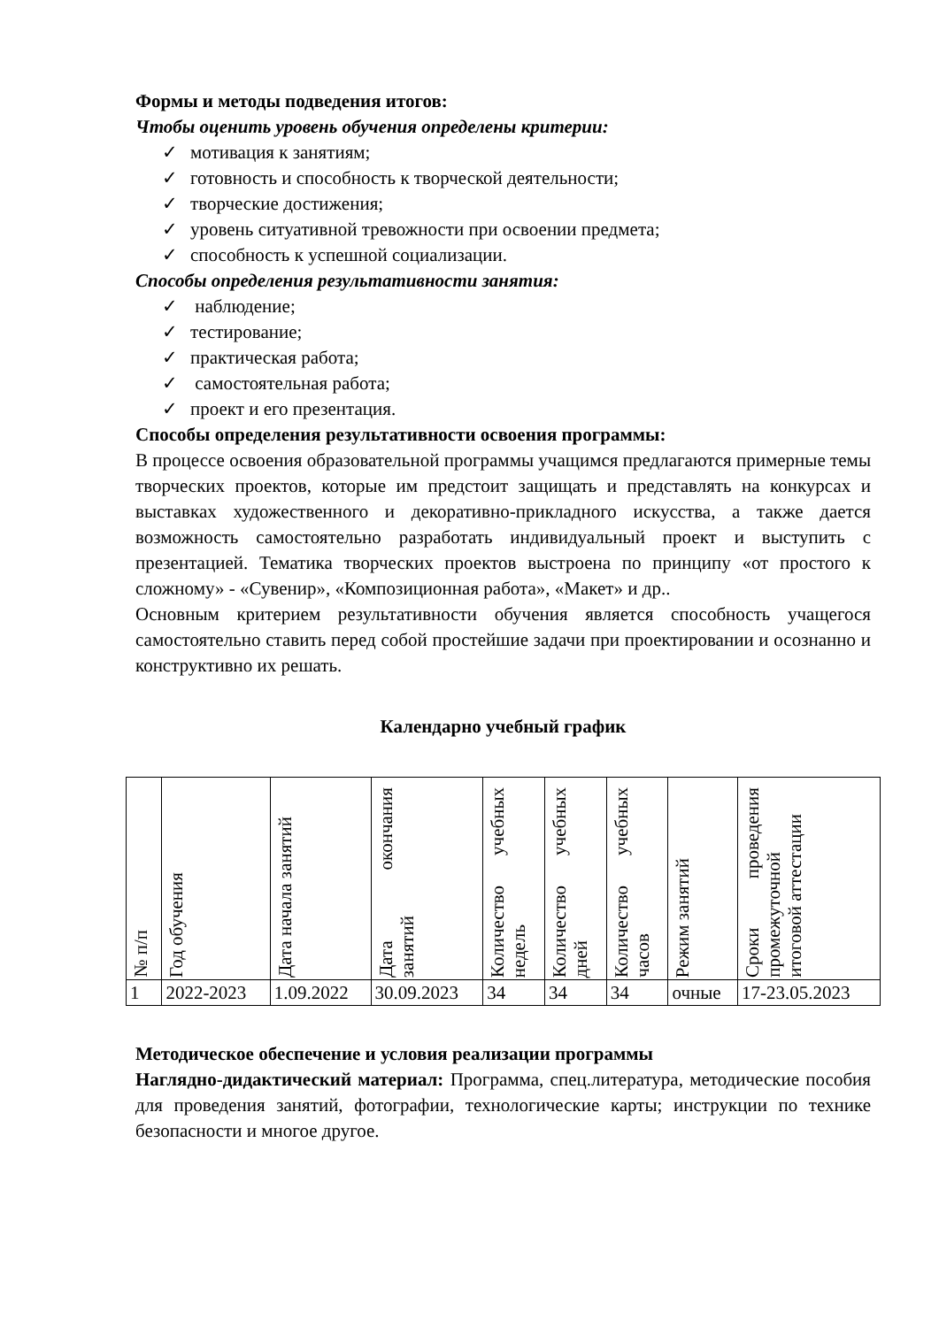Формы и методы подведения итогов:
Чтобы оценить уровень обучения определены критерии:
✓ мотивация к занятиям;
✓ готовность и способность к творческой деятельности;
✓ творческие достижения;
✓ уровень ситуативной тревожности при освоении предмета;
✓ способность к успешной социализации.
Способы определения результативности занятия:
✓ наблюдение;
✓ тестирование;
✓ практическая работа;
✓ самостоятельная работа;
✓ проект и его презентация.
Способы определения результативности освоения программы:
В процессе освоения образовательной программы учащимся предлагаются примерные темы творческих проектов, которые им предстоит защищать и представлять на конкурсах и выставках художественного и декоративно-прикладного искусства, а также дается возможность самостоятельно разработать индивидуальный проект и выступить с презентацией. Тематика творческих проектов выстроена по принципу «от простого к сложному» - «Сувенир», «Композиционная работа», «Макет» и др..
Основным критерием результативности обучения является способность учащегося самостоятельно ставить перед собой простейшие задачи при проектировании и осознанно и конструктивно их решать.
Календарно учебный график
| № п/п | Год обучения | Дата начала занятий | Дата окончания занятий | Количество учебных недель | Количество учебных дней | Количество учебных часов | Режим занятий | Сроки проведения промежуточной итоговой аттестации |
| --- | --- | --- | --- | --- | --- | --- | --- | --- |
| 1 | 2022-2023 | 1.09.2022 | 30.09.2023 | 34 | 34 | 34 | очные | 17-23.05.2023 |
Методическое обеспечение и условия реализации программы
Наглядно-дидактический материал: Программа, спец.литература, методические пособия для проведения занятий, фотографии, технологические карты; инструкции по технике безопасности и многое другое.